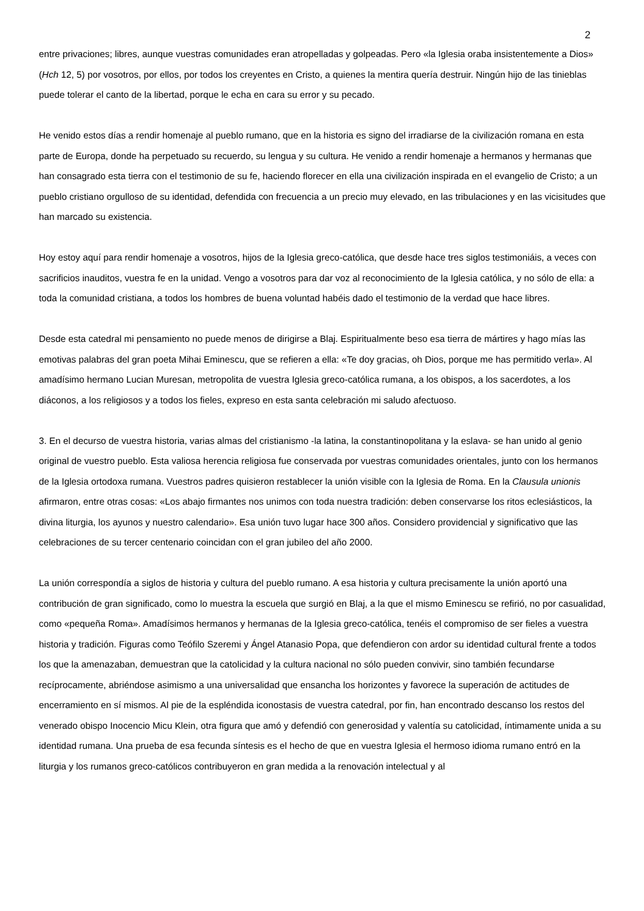2
entre privaciones; libres, aunque vuestras comunidades eran atropelladas y golpeadas. Pero «la Iglesia oraba insistentemente a Dios» (Hch 12, 5) por vosotros, por ellos, por todos los creyentes en Cristo, a quienes la mentira quería destruir. Ningún hijo de las tinieblas puede tolerar el canto de la libertad, porque le echa en cara su error y su pecado.
He venido estos días a rendir homenaje al pueblo rumano, que en la historia es signo del irradiarse de la civilización romana en esta parte de Europa, donde ha perpetuado su recuerdo, su lengua y su cultura. He venido a rendir homenaje a hermanos y hermanas que han consagrado esta tierra con el testimonio de su fe, haciendo florecer en ella una civilización inspirada en el evangelio de Cristo; a un pueblo cristiano orgulloso de su identidad, defendida con frecuencia a un precio muy elevado, en las tribulaciones y en las vicisitudes que han marcado su existencia.
Hoy estoy aquí para rendir homenaje a vosotros, hijos de la Iglesia greco-católica, que desde hace tres siglos testimoniáis, a veces con sacrificios inauditos, vuestra fe en la unidad. Vengo a vosotros para dar voz al reconocimiento de la Iglesia católica, y no sólo de ella: a toda la comunidad cristiana, a todos los hombres de buena voluntad habéis dado el testimonio de la verdad que hace libres.
Desde esta catedral mi pensamiento no puede menos de dirigirse a Blaj. Espiritualmente beso esa tierra de mártires y hago mías las emotivas palabras del gran poeta Mihai Eminescu, que se refieren a ella: «Te doy gracias, oh Dios, porque me has permitido verla». Al amadísimo hermano Lucian Muresan, metropolita de vuestra Iglesia greco-católica rumana, a los obispos, a los sacerdotes, a los diáconos, a los religiosos y a todos los fieles, expreso en esta santa celebración mi saludo afectuoso.
3. En el decurso de vuestra historia, varias almas del cristianismo -la latina, la constantinopolitana y la eslava- se han unido al genio original de vuestro pueblo. Esta valiosa herencia religiosa fue conservada por vuestras comunidades orientales, junto con los hermanos de la Iglesia ortodoxa rumana. Vuestros padres quisieron restablecer la unión visible con la Iglesia de Roma. En la Clausula unionis afirmaron, entre otras cosas: «Los abajo firmantes nos unimos con toda nuestra tradición: deben conservarse los ritos eclesiásticos, la divina liturgia, los ayunos y nuestro calendario». Esa unión tuvo lugar hace 300 años. Considero providencial y significativo que las celebraciones de su tercer centenario coincidan con el gran jubileo del año 2000.
La unión correspondía a siglos de historia y cultura del pueblo rumano. A esa historia y cultura precisamente la unión aportó una contribución de gran significado, como lo muestra la escuela que surgió en Blaj, a la que el mismo Eminescu se refirió, no por casualidad, como «pequeña Roma». Amadísimos hermanos y hermanas de la Iglesia greco-católica, tenéis el compromiso de ser fieles a vuestra historia y tradición. Figuras como Teófilo Szeremi y Ángel Atanasio Popa, que defendieron con ardor su identidad cultural frente a todos los que la amenazaban, demuestran que la catolicidad y la cultura nacional no sólo pueden convivir, sino también fecundarse recíprocamente, abriéndose asimismo a una universalidad que ensancha los horizontes y favorece la superación de actitudes de encerramiento en sí mismos. Al pie de la espléndida iconostasis de vuestra catedral, por fin, han encontrado descanso los restos del venerado obispo Inocencio Micu Klein, otra figura que amó y defendió con generosidad y valentía su catolicidad, íntimamente unida a su identidad rumana. Una prueba de esa fecunda síntesis es el hecho de que en vuestra Iglesia el hermoso idioma rumano entró en la liturgia y los rumanos greco-católicos contribuyeron en gran medida a la renovación intelectual y al